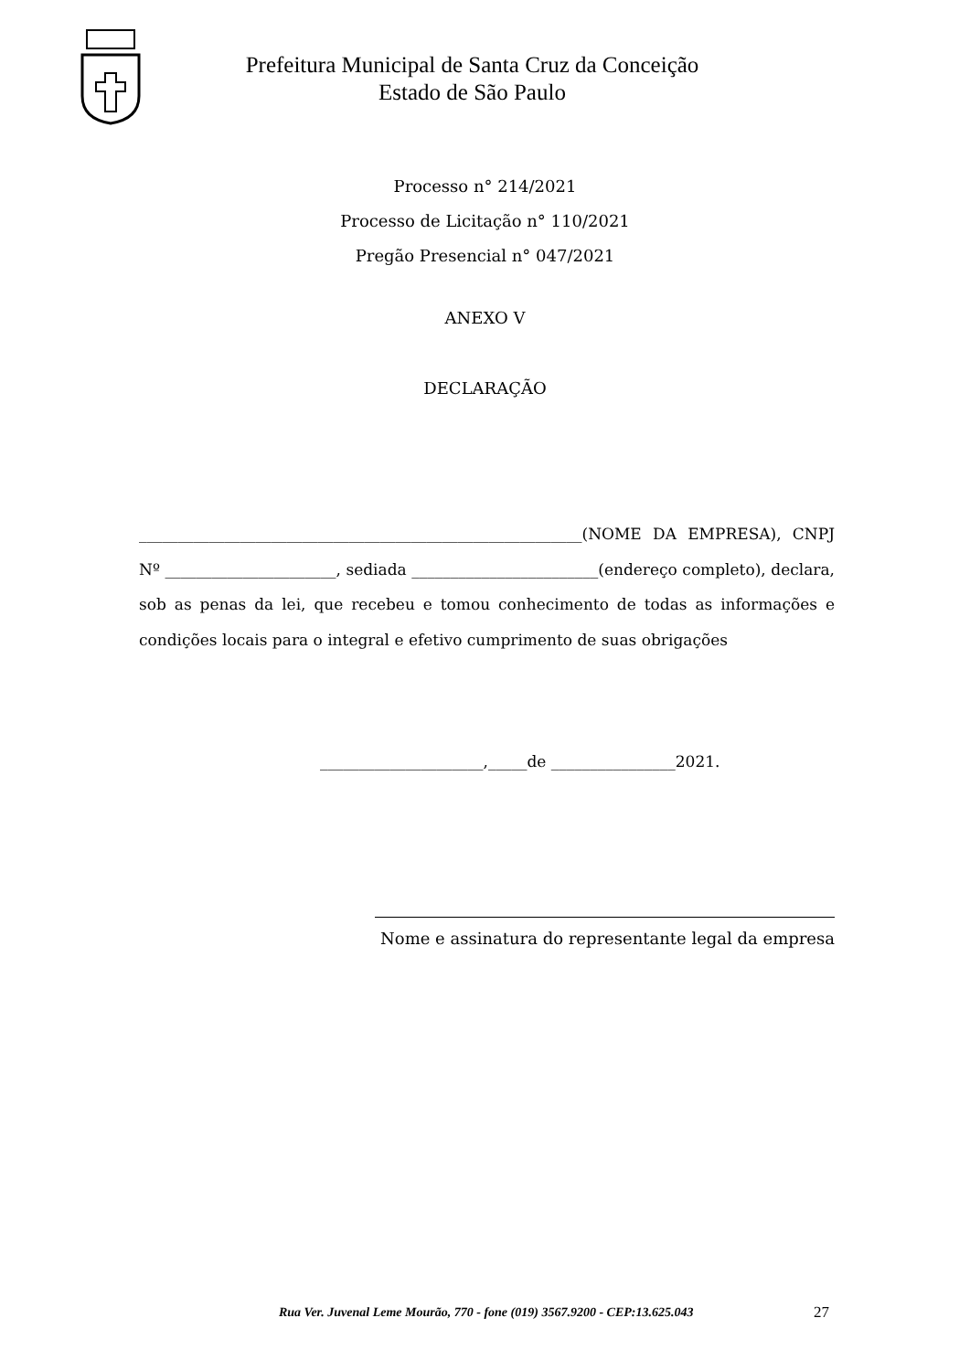Prefeitura Municipal de Santa Cruz da Conceição
Estado de São Paulo
Processo n° 214/2021
Processo de Licitação n° 110/2021
Pregão Presencial n° 047/2021
ANEXO V
DECLARAÇÃO
_________________________________________________________(NOME DA EMPRESA), CNPJ Nº ______________________, sediada ________________________(endereço completo), declara, sob as penas da lei, que recebeu e tomou conhecimento de todas as informações e condições locais para o integral e efetivo cumprimento de suas obrigações
_____________________,_____de ________________2021.
Nome e assinatura do representante legal da empresa
Rua Ver. Juvenal Leme Mourão, 770 - fone (019) 3567.9200 - CEP:13.625.043
27